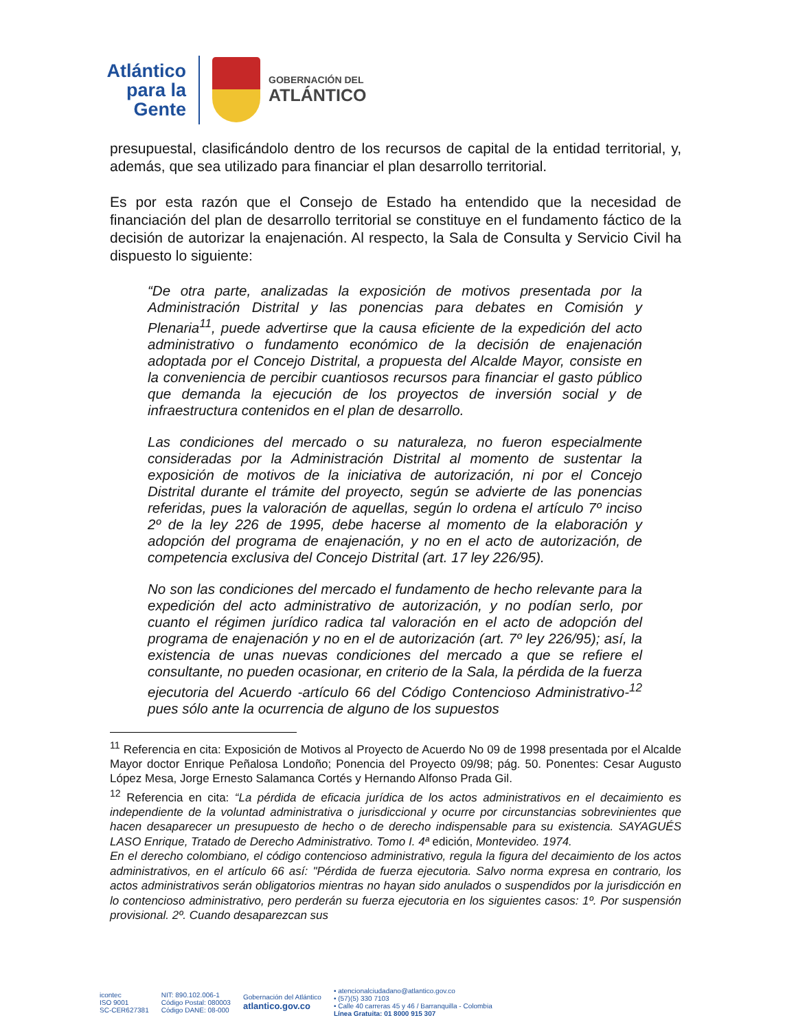Atlántico
para la Gente
GOBERNACIÓN DEL
ATLÁNTICO
presupuestal, clasificándolo dentro de los recursos de capital de la entidad territorial, y, además, que sea utilizado para financiar el plan desarrollo territorial.
Es por esta razón que el Consejo de Estado ha entendido que la necesidad de financiación del plan de desarrollo territorial se constituye en el fundamento fáctico de la decisión de autorizar la enajenación. Al respecto, la Sala de Consulta y Servicio Civil ha dispuesto lo siguiente:
“De otra parte, analizadas la exposición de motivos presentada por la Administración Distrital y las ponencias para debates en Comisión y Plenaria<sup>11</sup>, puede advertirse que la causa eficiente de la expedición del acto administrativo o fundamento económico de la decisión de enajenación adoptada por el Concejo Distrital, a propuesta del Alcalde Mayor, consiste en la conveniencia de percibir cuantiosos recursos para financiar el gasto público que demanda la ejecución de los proyectos de inversión social y de infraestructura contenidos en el plan de desarrollo.
Las condiciones del mercado o su naturaleza, no fueron especialmente consideradas por la Administración Distrital al momento de sustentar la exposición de motivos de la iniciativa de autorización, ni por el Concejo Distrital durante el trámite del proyecto, según se advierte de las ponencias referidas, pues la valoración de aquellas, según lo ordena el artículo 7º inciso 2º de la ley 226 de 1995, debe hacerse al momento de la elaboración y adopción del programa de enajenación, y no en el acto de autorización, de competencia exclusiva del Concejo Distrital (art. 17 ley 226/95).
No son las condiciones del mercado el fundamento de hecho relevante para la expedición del acto administrativo de autorización, y no podían serlo, por cuanto el régimen jurídico radica tal valoración en el acto de adopción del programa de enajenación y no en el de autorización (art. 7º ley 226/95); así, la existencia de unas nuevas condiciones del mercado a que se refiere el consultante, no pueden ocasionar, en criterio de la Sala, la pérdida de la fuerza ejecutoria del Acuerdo -artículo 66 del Código Contencioso Administrativo-<sup>12</sup> pues sólo ante la ocurrencia de alguno de los supuestos
<sup>11</sup> Referencia en cita: Exposición de Motivos al Proyecto de Acuerdo No 09 de 1998 presentada por el Alcalde Mayor doctor Enrique Peñalosa Londoño; Ponencia del Proyecto 09/98; pág. 50. Ponentes: Cesar Augusto López Mesa, Jorge Ernesto Salamanca Cortés y Hernando Alfonso Prada Gil.
<sup>12</sup> Referencia en cita: “La pérdida de eficacia jurídica de los actos administrativos en el decaimiento es independiente de la voluntad administrativa o jurisdiccional y ocurre por circunstancias sobrevinientes que hacen desaparecer un presupuesto de hecho o de derecho indispensable para su existencia. SAYAGUÉS LASO Enrique, Tratado de Derecho Administrativo. Tomo I. 4ª edición, Montevideo. 1974.
En el derecho colombiano, el código contencioso administrativo, regula la figura del decaimiento de los actos administrativos, en el artículo 66 así: "Pérdida de fuerza ejecutoria. Salvo norma expresa en contrario, los actos administrativos serán obligatorios mientras no hayan sido anulados o suspendidos por la jurisdicción en lo contencioso administrativo, pero perderán su fuerza ejecutoria en los siguientes casos: 1º. Por suspensión provisional. 2º. Cuando desaparezcan sus
icontec
ISO 9001
SC-CER627381
NIT: 890.102.006-1
Código Postal: 080003
Código DANE: 08-000
Gobernación del Atlántico
atlantico.gov.co
• atencionalciudadano@atlantico.gov.co
• (57)(5) 330 7103
• Calle 40 carreras 45 y 46 / Barranquilla - Colombia
Línea Gratuita: 01 8000 915 307